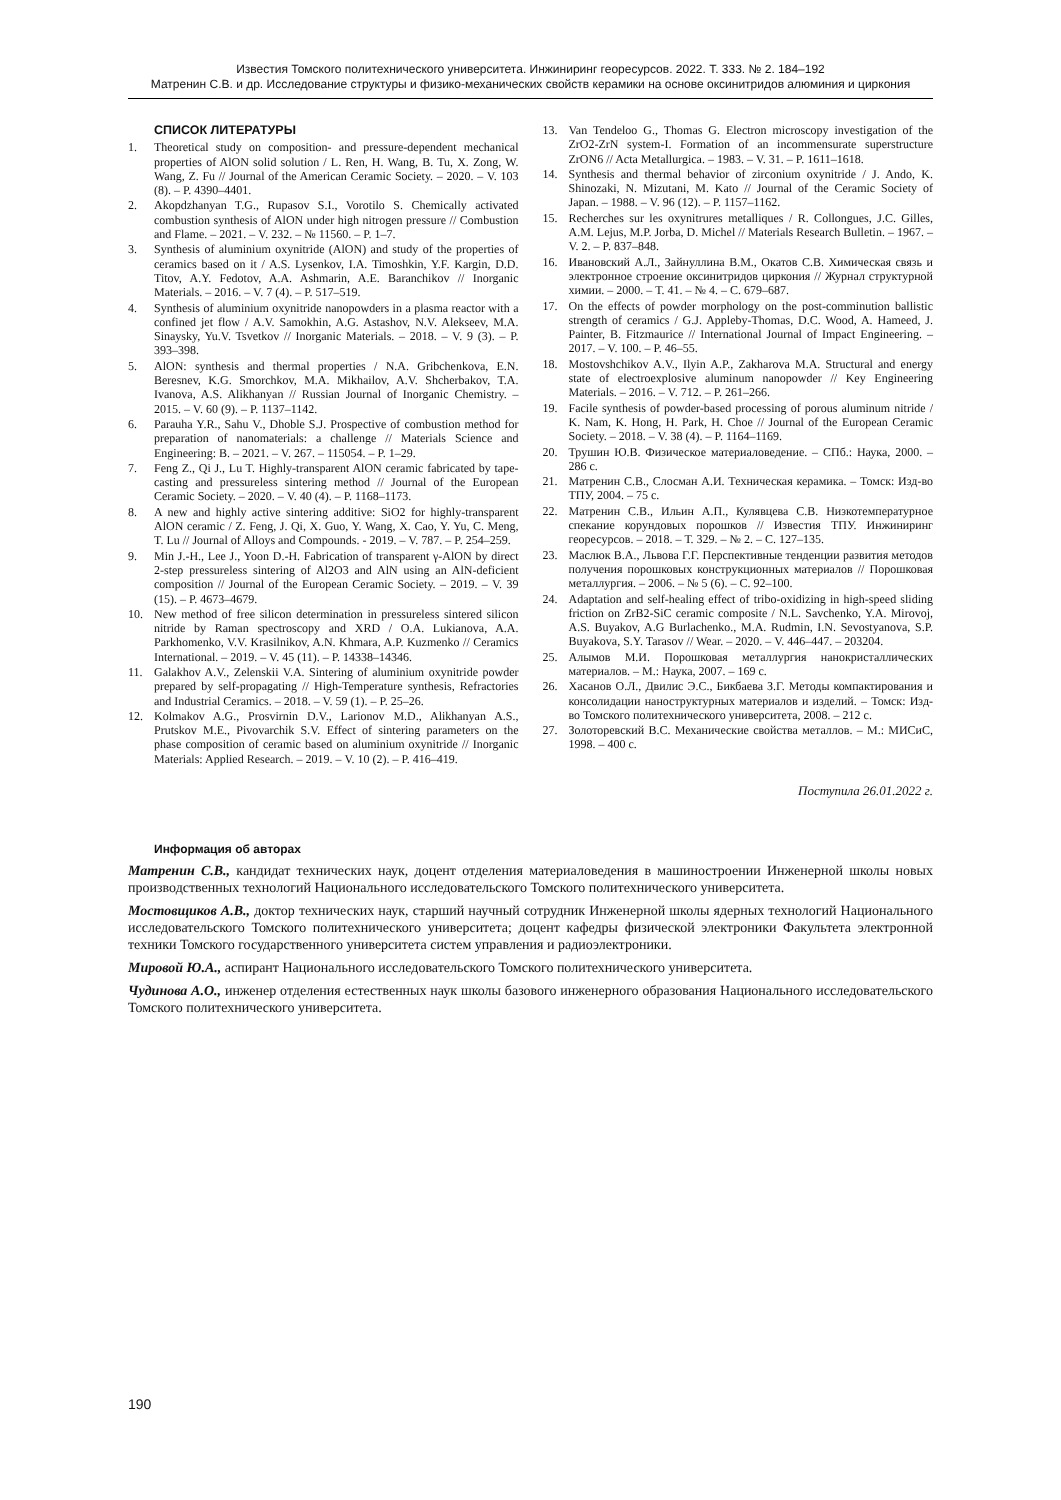Известия Томского политехнического университета. Инжиниринг георесурсов. 2022. Т. 333. № 2. 184–192
Матренин С.В. и др. Исследование структуры и физико-механических свойств керамики на основе оксинитридов алюминия и циркония
СПИСОК ЛИТЕРАТУРЫ
1. Theoretical study on composition- and pressure-dependent mechanical properties of AlON solid solution / L. Ren, H. Wang, B. Tu, X. Zong, W. Wang, Z. Fu // Journal of the American Ceramic Society. – 2020. – V. 103 (8). – P. 4390–4401.
2. Akopdzhanyan T.G., Rupasov S.I., Vorotilo S. Chemically activated combustion synthesis of AlON under high nitrogen pressure // Combustion and Flame. – 2021. – V. 232. – № 11560. – P. 1–7.
3. Synthesis of aluminium oxynitride (AlON) and study of the properties of ceramics based on it / A.S. Lysenkov, I.A. Timoshkin, Y.F. Kargin, D.D. Titov, A.Y. Fedotov, A.A. Ashmarin, A.E. Baranchikov // Inorganic Materials. – 2016. – V. 7 (4). – P. 517–519.
4. Synthesis of aluminium oxynitride nanopowders in a plasma reactor with a confined jet flow / A.V. Samokhin, A.G. Astashov, N.V. Alekseev, M.A. Sinaysky, Yu.V. Tsvetkov // Inorganic Materials. – 2018. – V. 9 (3). – P. 393–398.
5. AlON: synthesis and thermal properties / N.A. Gribchenkova, E.N. Beresnev, K.G. Smorchkov, M.A. Mikhailov, A.V. Shcherbakov, T.A. Ivanova, A.S. Alikhanyan // Russian Journal of Inorganic Chemistry. – 2015. – V. 60 (9). – P. 1137–1142.
6. Parauha Y.R., Sahu V., Dhoble S.J. Prospective of combustion method for preparation of nanomaterials: a challenge // Materials Science and Engineering: B. – 2021. – V. 267. – 115054. – P. 1–29.
7. Feng Z., Qi J., Lu T. Highly-transparent AlON ceramic fabricated by tape-casting and pressureless sintering method // Journal of the European Ceramic Society. – 2020. – V. 40 (4). – P. 1168–1173.
8. A new and highly active sintering additive: SiO2 for highly-transparent AlON ceramic / Z. Feng, J. Qi, X. Guo, Y. Wang, X. Cao, Y. Yu, C. Meng, T. Lu // Journal of Alloys and Compounds. - 2019. – V. 787. – P. 254–259.
9. Min J.-H., Lee J., Yoon D.-H. Fabrication of transparent γ-AlON by direct 2-step pressureless sintering of Al2O3 and AlN using an AlN-deficient composition // Journal of the European Ceramic Society. – 2019. – V. 39 (15). – P. 4673–4679.
10. New method of free silicon determination in pressureless sintered silicon nitride by Raman spectroscopy and XRD / O.A. Lukianova, A.A. Parkhomenko, V.V. Krasilnikov, A.N. Khmara, A.P. Kuzmenko // Ceramics International. – 2019. – V. 45 (11). – P. 14338–14346.
11. Galakhov A.V., Zelenskii V.A. Sintering of aluminium oxynitride powder prepared by self-propagating // High-Temperature synthesis, Refractories and Industrial Ceramics. – 2018. – V. 59 (1). – P. 25–26.
12. Kolmakov A.G., Prosvirnin D.V., Larionov M.D., Alikhanyan A.S., Prutskov M.E., Pivovarchik S.V. Effect of sintering parameters on the phase composition of ceramic based on aluminium oxynitride // Inorganic Materials: Applied Research. – 2019. – V. 10 (2). – P. 416–419.
13. Van Tendeloo G., Thomas G. Electron microscopy investigation of the ZrO2-ZrN system-I. Formation of an incommensurate superstructure ZrON6 // Acta Metallurgica. – 1983. – V. 31. – P. 1611–1618.
14. Synthesis and thermal behavior of zirconium oxynitride / J. Ando, K. Shinozaki, N. Mizutani, M. Kato // Journal of the Ceramic Society of Japan. – 1988. – V. 96 (12). – P. 1157–1162.
15. Recherches sur les oxynitrures metalliques / R. Collongues, J.C. Gilles, A.M. Lejus, M.P. Jorba, D. Michel // Materials Research Bulletin. – 1967. – V. 2. – P. 837–848.
16. Ивановский А.Л., Зайнуллина В.М., Окатов С.В. Химическая связь и электронное строение оксинитридов циркония // Журнал структурной химии. – 2000. – Т. 41. – № 4. – С. 679–687.
17. On the effects of powder morphology on the post-comminution ballistic strength of ceramics / G.J. Appleby-Thomas, D.C. Wood, A. Hameed, J. Painter, B. Fitzmaurice // International Journal of Impact Engineering. – 2017. – V. 100. – P. 46–55.
18. Mostovshchikov A.V., Ilyin A.P., Zakharova M.A. Structural and energy state of electroexplosive aluminum nanopowder // Key Engineering Materials. – 2016. – V. 712. – P. 261–266.
19. Facile synthesis of powder-based processing of porous aluminum nitride / K. Nam, K. Hong, H. Park, H. Choe // Journal of the European Ceramic Society. – 2018. – V. 38 (4). – P. 1164–1169.
20. Трушин Ю.В. Физическое материаловедение. – СПб.: Наука, 2000. – 286 с.
21. Матренин С.В., Слосман А.И. Техническая керамика. – Томск: Изд-во ТПУ, 2004. – 75 с.
22. Матренин С.В., Ильин А.П., Кулявцева С.В. Низкотемпературное спекание корундовых порошков // Известия ТПУ. Инжиниринг георесурсов. – 2018. – Т. 329. – № 2. – С. 127–135.
23. Маслюк В.А., Львова Г.Г. Перспективные тенденции развития методов получения порошковых конструкционных материалов // Порошковая металлургия. – 2006. – № 5 (6). – С. 92–100.
24. Adaptation and self-healing effect of tribo-oxidizing in high-speed sliding friction on ZrB2-SiC ceramic composite / N.L. Savchenko, Y.A. Mirovoj, A.S. Buyakov, A.G Burlachenko., M.A. Rudmin, I.N. Sevostyanova, S.P. Buyakova, S.Y. Tarasov // Wear. – 2020. – V. 446–447. – 203204.
25. Алымов М.И. Порошковая металлургия нанокристаллических материалов. – М.: Наука, 2007. – 169 с.
26. Хасанов О.Л., Двилис Э.С., Бикбаева З.Г. Методы компактирования и консолидации наноструктурных материалов и изделий. – Томск: Изд-во Томского политехнического университета, 2008. – 212 с.
27. Золоторевский В.С. Механические свойства металлов. – М.: МИСиС, 1998. – 400 с.
Поступила 26.01.2022 г.
Информация об авторах
Матренин С.В., кандидат технических наук, доцент отделения материаловедения в машиностроении Инженерной школы новых производственных технологий Национального исследовательского Томского политехнического университета.
Мостовщиков А.В., доктор технических наук, старший научный сотрудник Инженерной школы ядерных технологий Национального исследовательского Томского политехнического университета; доцент кафедры физической электроники Факультета электронной техники Томского государственного университета систем управления и радиоэлектроники.
Мировой Ю.А., аспирант Национального исследовательского Томского политехнического университета.
Чудинова А.О., инженер отделения естественных наук школы базового инженерного образования Национального исследовательского Томского политехнического университета.
190